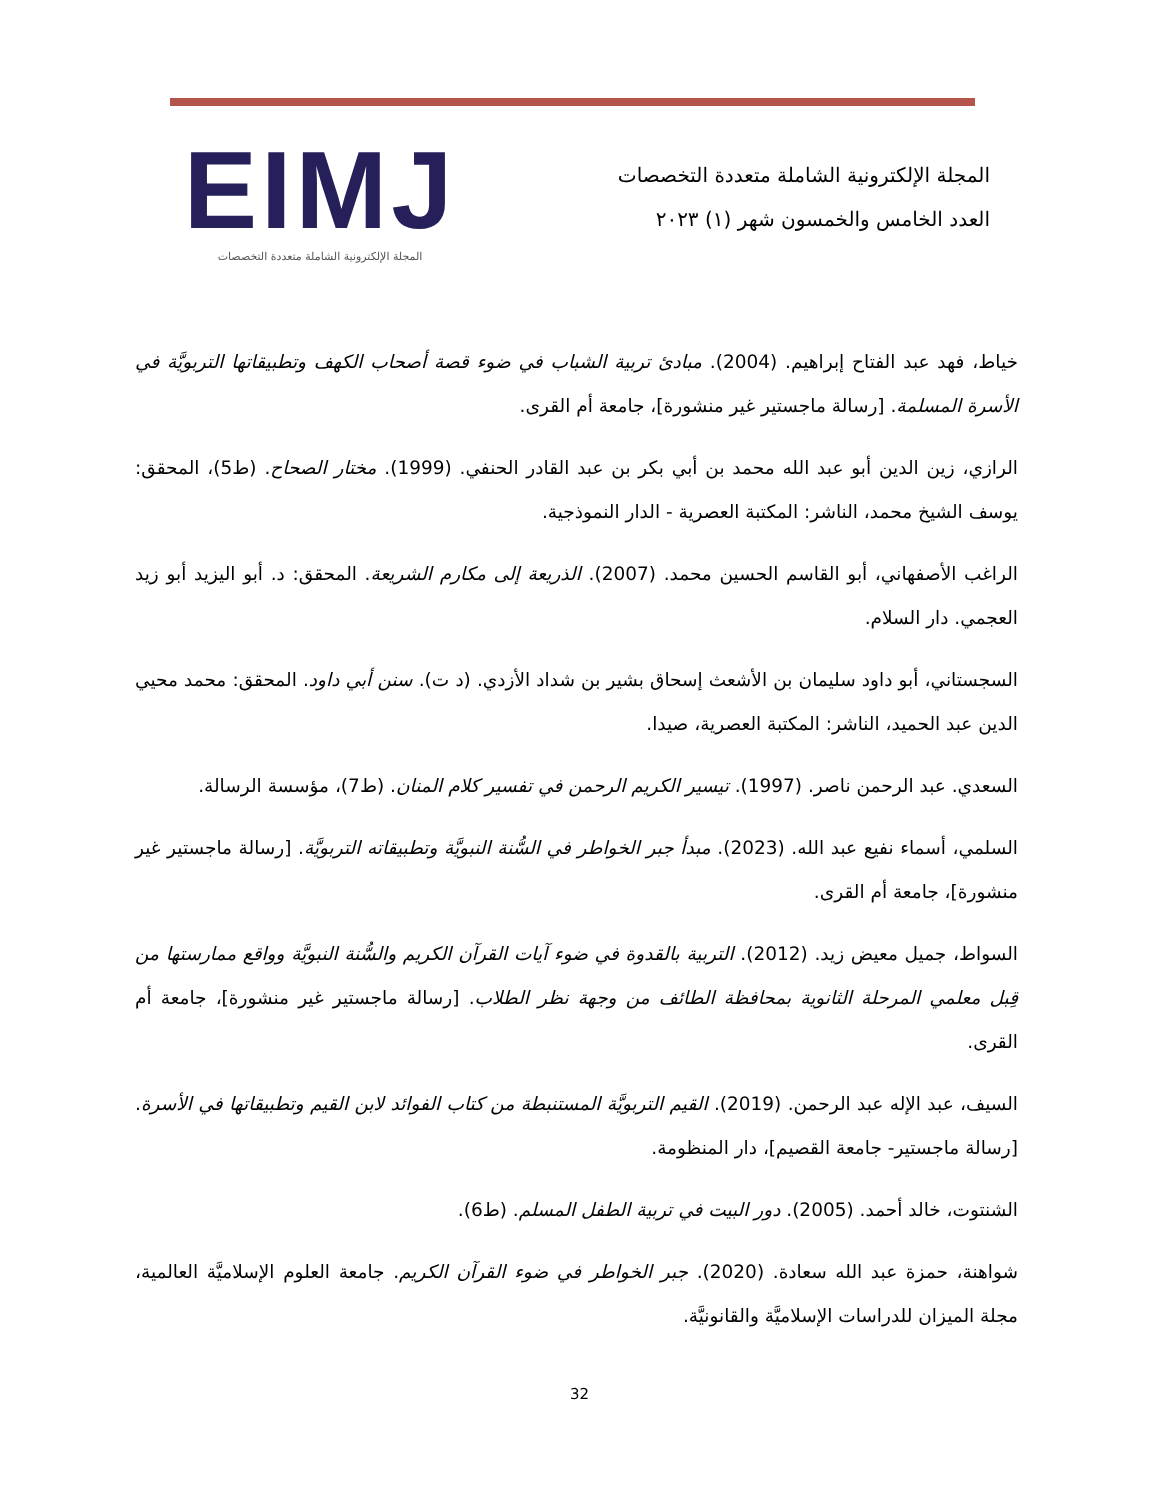المجلة الإلكترونية الشاملة متعددة التخصصات
العدد الخامس والخمسون شهر (١) ٢٠٢٣
EIMJ
المجلة الإلكترونية الشاملة متعددة التخصصات
خياط، فهد عبد الفتاح إبراهيم. (2004). مبادئ تربية الشباب في ضوء قصة أصحاب الكهف وتطبيقاتها التربويَّة في الأسرة المسلمة. [رسالة ماجستير غير منشورة]، جامعة أم القرى.
الرازي، زين الدين أبو عبد الله محمد بن أبي بكر بن عبد القادر الحنفي. (1999). مختار الصحاح. (ط5)، المحقق: يوسف الشيخ محمد، الناشر: المكتبة العصرية - الدار النموذجية.
الراغب الأصفهاني، أبو القاسم الحسين محمد. (2007). الذريعة إلى مكارم الشريعة. المحقق: د. أبو اليزيد أبو زيد العجمي. دار السلام.
السجستاني، أبو داود سليمان بن الأشعث إسحاق بشير بن شداد الأزدي. (د ت). سنن أبي داود. المحقق: محمد محيي الدين عبد الحميد، الناشر: المكتبة العصرية، صيدا.
السعدي. عبد الرحمن ناصر. (1997). تيسير الكريم الرحمن في تفسير كلام المنان. (ط7)، مؤسسة الرسالة.
السلمي، أسماء نفيع عبد الله. (2023). مبدأ جبر الخواطر في السُّنة النبويَّة وتطبيقاته التربويَّة. [رسالة ماجستير غير منشورة]، جامعة أم القرى.
السواط، جميل معيض زيد. (2012). التربية بالقدوة في ضوء آيات القرآن الكريم والسُّنة النبويَّة وواقع ممارستها من قِبل معلمي المرحلة الثانوية بمحافظة الطائف من وجهة نظر الطلاب. [رسالة ماجستير غير منشورة]، جامعة أم القرى.
السيف، عبد الإله عبد الرحمن. (2019). القيم التربويَّة المستنبطة من كتاب الفوائد لابن القيم وتطبيقاتها في الأسرة. [رسالة ماجستير- جامعة القصيم]، دار المنظومة.
الشنتوت، خالد أحمد. (2005). دور البيت في تربية الطفل المسلم. (ط6).
شواهنة، حمزة عبد الله سعادة. (2020). جبر الخواطر في ضوء القرآن الكريم. جامعة العلوم الإسلاميَّة العالمية، مجلة الميزان للدراسات الإسلاميَّة والقانونيَّة.
32